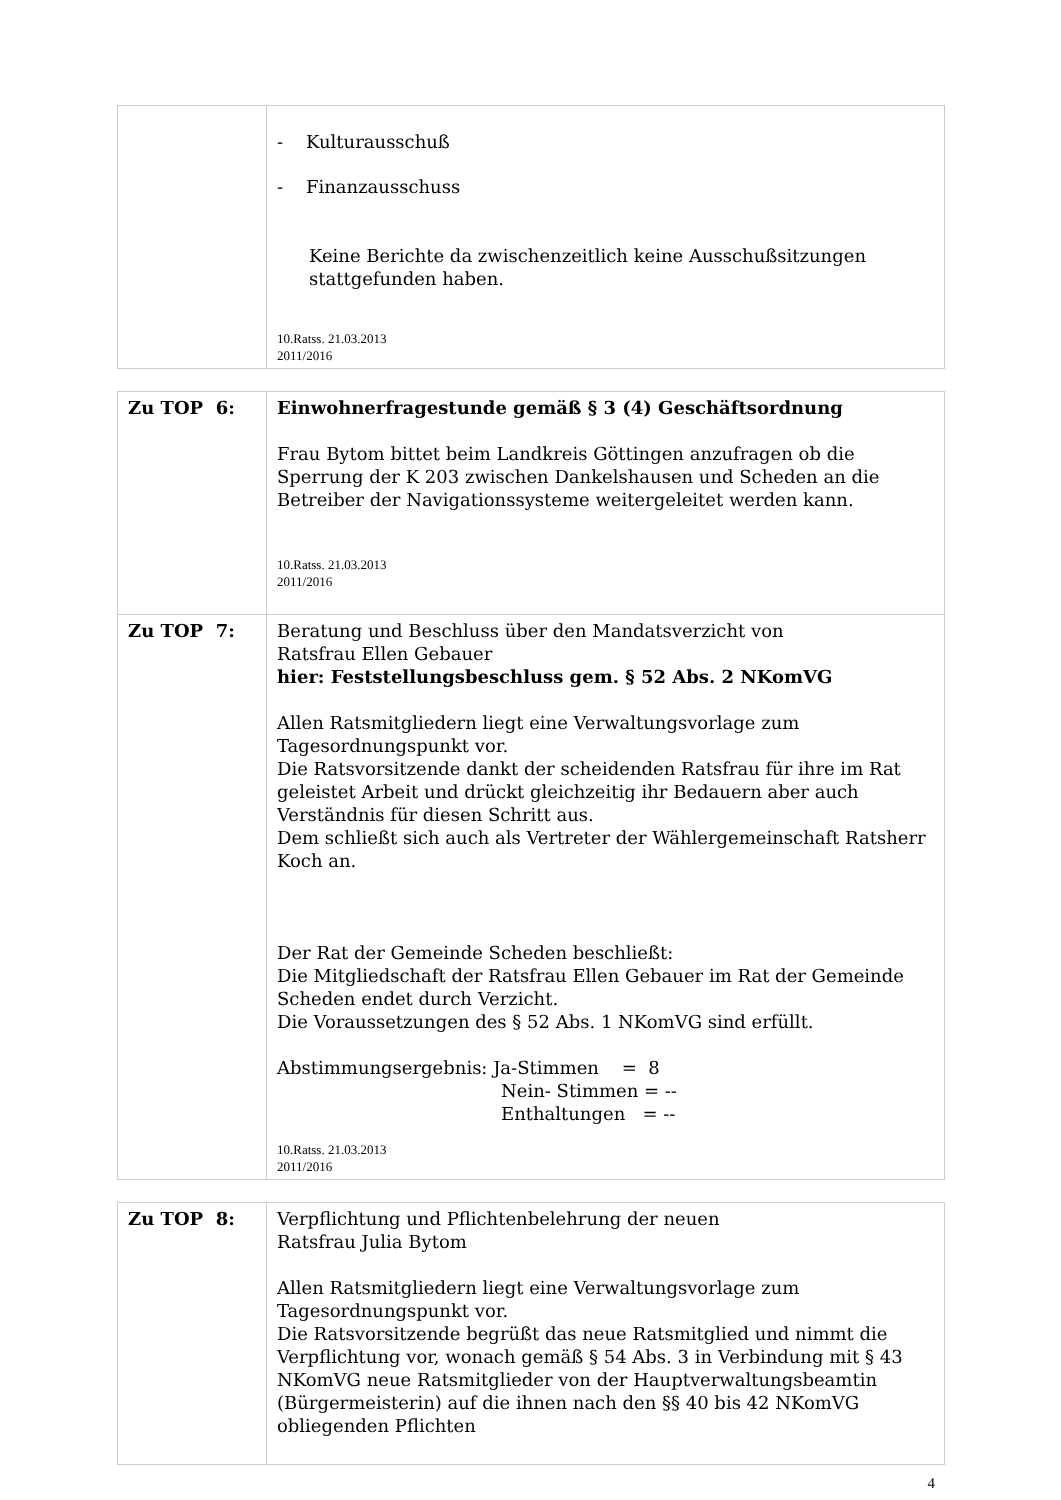| | - Kulturausschuß - Finanzausschuss Keine Berichte da zwischenzeitlich keine Ausschußsitzungen stattgefunden haben. 10.Ratss. 21.03.2013 2011/2016 |
| Zu TOP 6: | Einwohnerfragestunde gemäß § 3 (4) Geschäftsordnung Frau Bytom bittet beim Landkreis Göttingen anzufragen ob die Sperrung der K 203 zwischen Dankelshausen und Scheden an die Betreiber der Navigationssysteme weitergeleitet werden kann. 10.Ratss. 21.03.2013 2011/2016 |
| Zu TOP 7: | Beratung und Beschluss über den Mandatsverzicht von Ratsfrau Ellen Gebauer hier: Feststellungsbeschluss gem. § 52 Abs. 2 NKomVG Allen Ratsmitgliedern liegt eine Verwaltungsvorlage zum Tagesordnungspunkt vor. Die Ratsvorsitzende dankt der scheidenden Ratsfrau für ihre im Rat geleistet Arbeit und drückt gleichzeitig ihr Bedauern aber auch Verständnis für diesen Schritt aus. Dem schließt sich auch als Vertreter der Wählergemeinschaft Ratsherr Koch an. Der Rat der Gemeinde Scheden beschließt: Die Mitgliedschaft der Ratsfrau Ellen Gebauer im Rat der Gemeinde Scheden endet durch Verzicht. Die Voraussetzungen des § 52 Abs. 1 NKomVG sind erfüllt. Abstimmungsergebnis: Ja-Stimmen = 8 Nein- Stimmen = -- Enthaltungen = -- 10.Ratss. 21.03.2013 2011/2016 |
| Zu TOP 8: | Verpflichtung und Pflichtenbelehrung der neuen Ratsfrau Julia Bytom Allen Ratsmitgliedern liegt eine Verwaltungsvorlage zum Tagesordnungspunkt vor. Die Ratsvorsitzende begrüßt das neue Ratsmitglied und nimmt die Verpflichtung vor, wonach gemäß § 54 Abs. 3 in Verbindung mit § 43 NKomVG neue Ratsmitglieder von der Hauptverwaltungsbeamtin (Bürgermeisterin) auf die ihnen nach den §§ 40 bis 42 NKomVG obliegenden Pflichten |
4